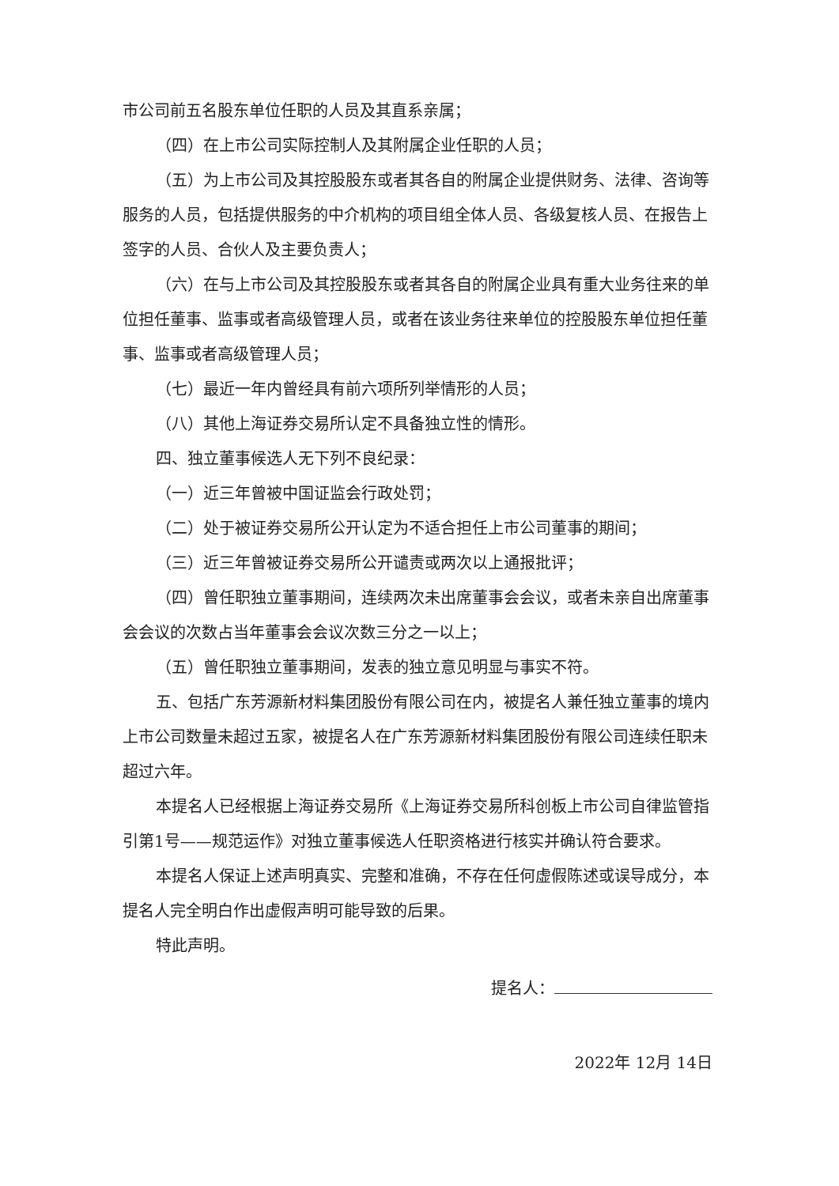市公司前五名股东单位任职的人员及其直系亲属；
（四）在上市公司实际控制人及其附属企业任职的人员；
（五）为上市公司及其控股股东或者其各自的附属企业提供财务、法律、咨询等服务的人员，包括提供服务的中介机构的项目组全体人员、各级复核人员、在报告上签字的人员、合伙人及主要负责人；
（六）在与上市公司及其控股股东或者其各自的附属企业具有重大业务往来的单位担任董事、监事或者高级管理人员，或者在该业务往来单位的控股股东单位担任董事、监事或者高级管理人员；
（七）最近一年内曾经具有前六项所列举情形的人员；
（八）其他上海证券交易所认定不具备独立性的情形。
四、独立董事候选人无下列不良纪录：
（一）近三年曾被中国证监会行政处罚；
（二）处于被证券交易所公开认定为不适合担任上市公司董事的期间；
（三）近三年曾被证券交易所公开谴责或两次以上通报批评；
（四）曾任职独立董事期间，连续两次未出席董事会会议，或者未亲自出席董事会会议的次数占当年董事会会议次数三分之一以上；
（五）曾任职独立董事期间，发表的独立意见明显与事实不符。
五、包括广东芳源新材料集团股份有限公司在内，被提名人兼任独立董事的境内上市公司数量未超过五家，被提名人在广东芳源新材料集团股份有限公司连续任职未超过六年。
本提名人已经根据上海证券交易所《上海证券交易所科创板上市公司自律监管指引第1号——规范运作》对独立董事候选人任职资格进行核实并确认符合要求。
本提名人保证上述声明真实、完整和准确，不存在任何虚假陈述或误导成分，本提名人完全明白作出虚假声明可能导致的后果。
特此声明。
提名人：
2022年 12月 14日